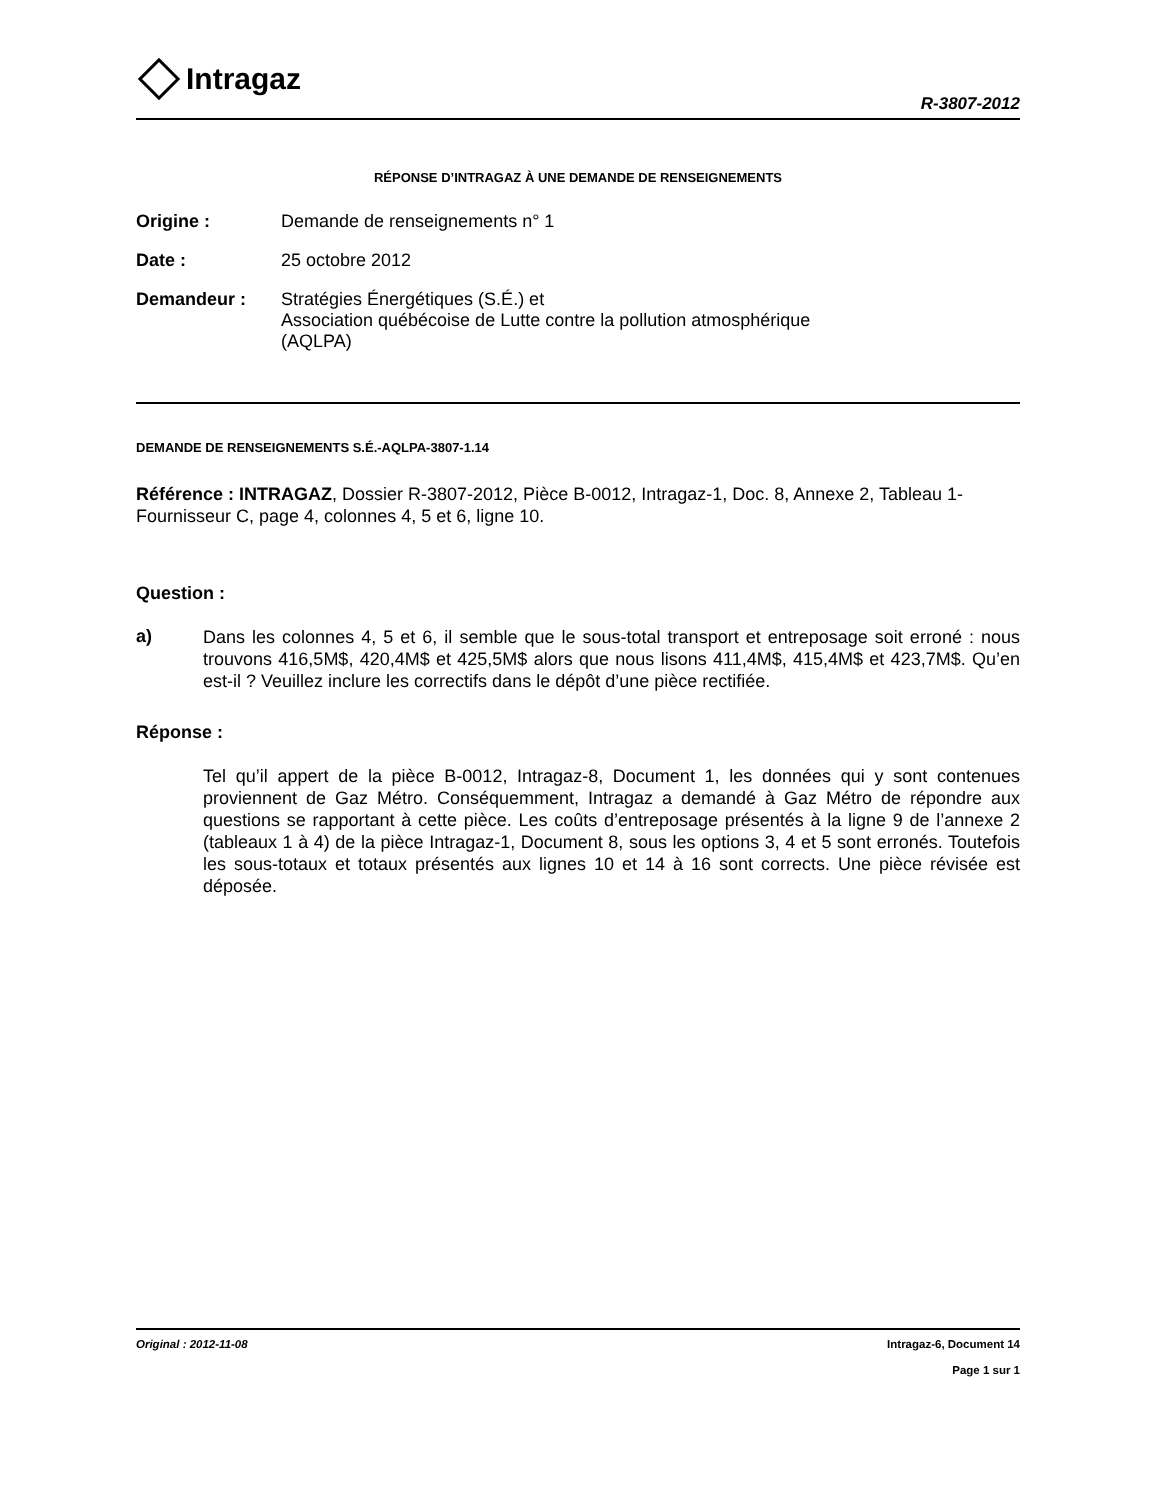Intragaz
R-3807-2012
RÉPONSE D’INTRAGAZ À UNE DEMANDE DE RENSEIGNEMENTS
Origine : Demande de renseignements n° 1
Date : 25 octobre 2012
Demandeur : Stratégies Énergétiques (S.É.) et
Association québécoise de Lutte contre la pollution atmosphérique
(AQLPA)
DEMANDE DE RENSEIGNEMENTS S.É.-AQLPA-3807-1.14
Référence : INTRAGAZ, Dossier R-3807-2012, Pièce B-0012, Intragaz-1, Doc. 8, Annexe 2, Tableau 1-Fournisseur C, page 4, colonnes 4, 5 et 6, ligne 10.
Question :
a)
Dans les colonnes 4, 5 et 6, il semble que le sous-total transport et entreposage soit erroné : nous trouvons 416,5M$, 420,4M$ et 425,5M$ alors que nous lisons 411,4M$, 415,4M$ et 423,7M$. Qu’en est-il ? Veuillez inclure les correctifs dans le dépôt d’une pièce rectifiée.
Réponse :
Tel qu’il appert de la pièce B-0012, Intragaz-8, Document 1, les données qui y sont contenues proviennent de Gaz Métro. Conséquemment, Intragaz a demandé à Gaz Métro de répondre aux questions se rapportant à cette pièce. Les coûts d’entreposage présentés à la ligne 9 de l’annexe 2 (tableaux 1 à 4) de la pièce Intragaz-1, Document 8, sous les options 3, 4 et 5 sont erronés. Toutefois les sous-totaux et totaux présentés aux lignes 10 et 14 à 16 sont corrects. Une pièce révisée est déposée.
Original : 2012-11-08 Intragaz-6, Document 14
Page 1 sur 1